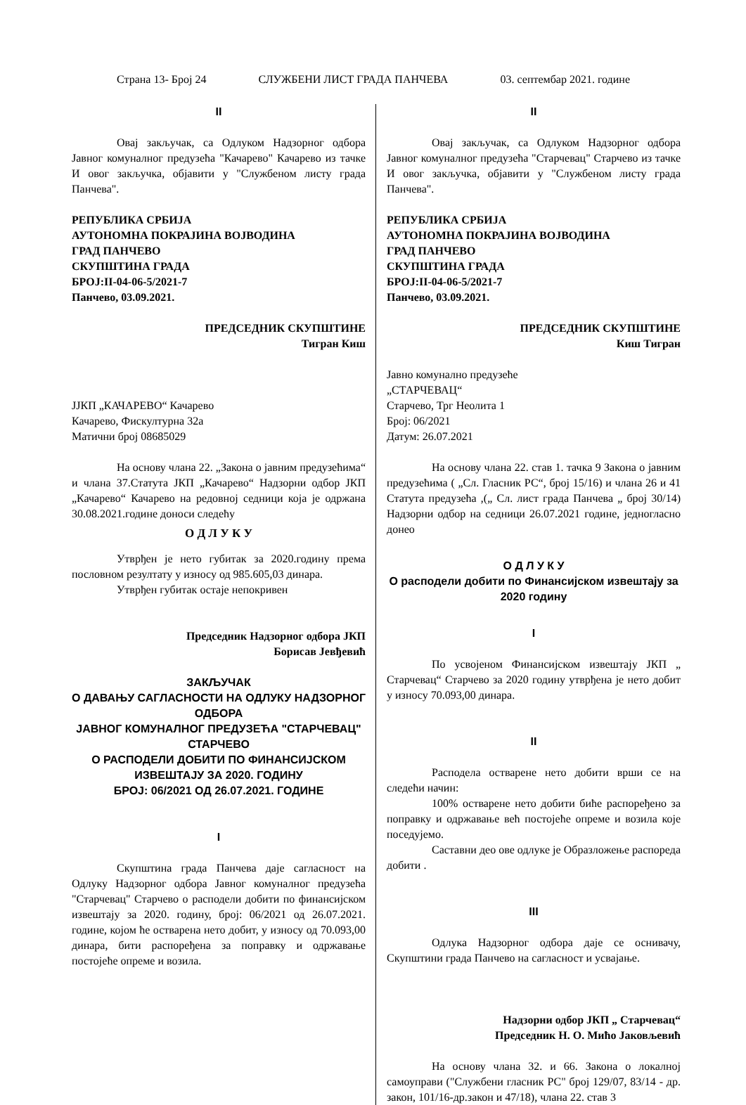Страна 13- Број 24 СЛУЖБЕНИ ЛИСТ ГРАДА ПАНЧЕВА 03. септембар 2021. године
II
Овај закључак, са Одлуком Надзорног одбора Јавног комуналног предузећа "Качарево" Качарево из тачке И овог закључка, објавити у "Службеном листу града Панчева".
РЕПУБЛИКА СРБИЈА
АУТОНОМНА ПОКРАЈИНА ВОЈВОДИНА
ГРАД ПАНЧЕВО
СКУПШТИНА ГРАДА
БРОЈ:II-04-06-5/2021-7
Панчево, 03.09.2021.
ПРЕДСЕДНИК СКУПШТИНЕ
Тигран Киш
JЈКП „КАЧАРЕВО“ Качарево
Качарево, Фискултурна 32а
Матични број 08685029
На основу члана 22. „Закона о јавним предузећима“ и члана 37.Статута ЈКП „Качарево“ Надзорни одбор ЈКП „Качарево“ Качарево на редовној седници која је одржана 30.08.2021.године доноси следећу
О Д Л У К У
Утврђен је нето губитак за 2020.годину према пословном резултату у износу од 985.605,03 динара.
Утврђен губитак остаје непокривен
Председник Надзорног одбора ЈКП
Борисав Јевђевић
ЗАКЉУЧАК
О ДАВАЊУ САГЛАСНОСТИ НА ОДЛУКУ НАДЗОРНОГ ОДБОРА
ЈАВНОГ КОМУНАЛНОГ ПРЕДУЗЕЋА "СТАРЧЕВАЦ" СТАРЧЕВО
О РАСПОДЕЛИ ДОБИТИ ПО ФИНАНСИЈСКОМ ИЗВЕШТАЈУ ЗА 2020. ГОДИНУ
БРОЈ: 06/2021 ОД 26.07.2021. ГОДИНЕ
I
Скупштина града Панчева даје сагласност на Одлуку Надзорног одбора Јавног комуналног предузећа "Старчевац" Старчево о расподели добити по финансијском извештају за 2020. годину, број: 06/2021 од 26.07.2021. године, којом ће остварена нето добит, у износу од 70.093,00 динара, бити распоређена за поправку и одржавање постојеће опреме и возила.
II
Овај закључак, са Одлуком Надзорног одбора Јавног комуналног предузећа "Старчевац" Старчево из тачке И овог закључка, објавити у "Службеном листу града Панчева".
РЕПУБЛИКА СРБИЈА
АУТОНОМНА ПОКРАЈИНА ВОЈВОДИНА
ГРАД ПАНЧЕВО
СКУПШТИНА ГРАДА
БРОЈ:II-04-06-5/2021-7
Панчево, 03.09.2021.
ПРЕДСЕДНИК СКУПШТИНЕ
Киш Тигран
Јавно комунално предузеће
„СТАРЧЕВАЦ“
Старчево, Трг Неолита 1
Број: 06/2021
Датум: 26.07.2021
На основу члана 22. став 1. тачка 9 Закона о јавним предузећима ( „Сл. Гласник РС“, број 15/16) и члана 26 и 41 Статута предузећа ,(„ Сл. лист града Панчева „ број 30/14) Надзорни одбор на седници 26.07.2021 године, једногласно донео
О Д Л У К У
О расподели добити по Финансијском извештају за 2020 годину
I
По усвојеном Финансијском извештају ЈКП „ Старчевац“ Старчево за 2020 годину утврђена је нето добит у износу 70.093,00 динара.
II
Расподела остварене нето добити врши се на следећи начин:
100% остварене нето добити биће распоређено за поправку и одржавање већ постојеће опреме и возила које поседујемо.
Саставни део ове одлуке је Образложење распореда добити .
III
Одлука Надзорног одбора даје се оснивачу, Скупштини града Панчево на сагласност и усвајање.
Надзорни одбор ЈКП „ Старчевац“
Председник Н. О. Мићо Јаковљевић
На основу члана 32. и 66. Закона о локалној самоуправи ("Службени гласник РС" број 129/07, 83/14 - др. закон, 101/16-др.закон и 47/18), члана 22. став 3